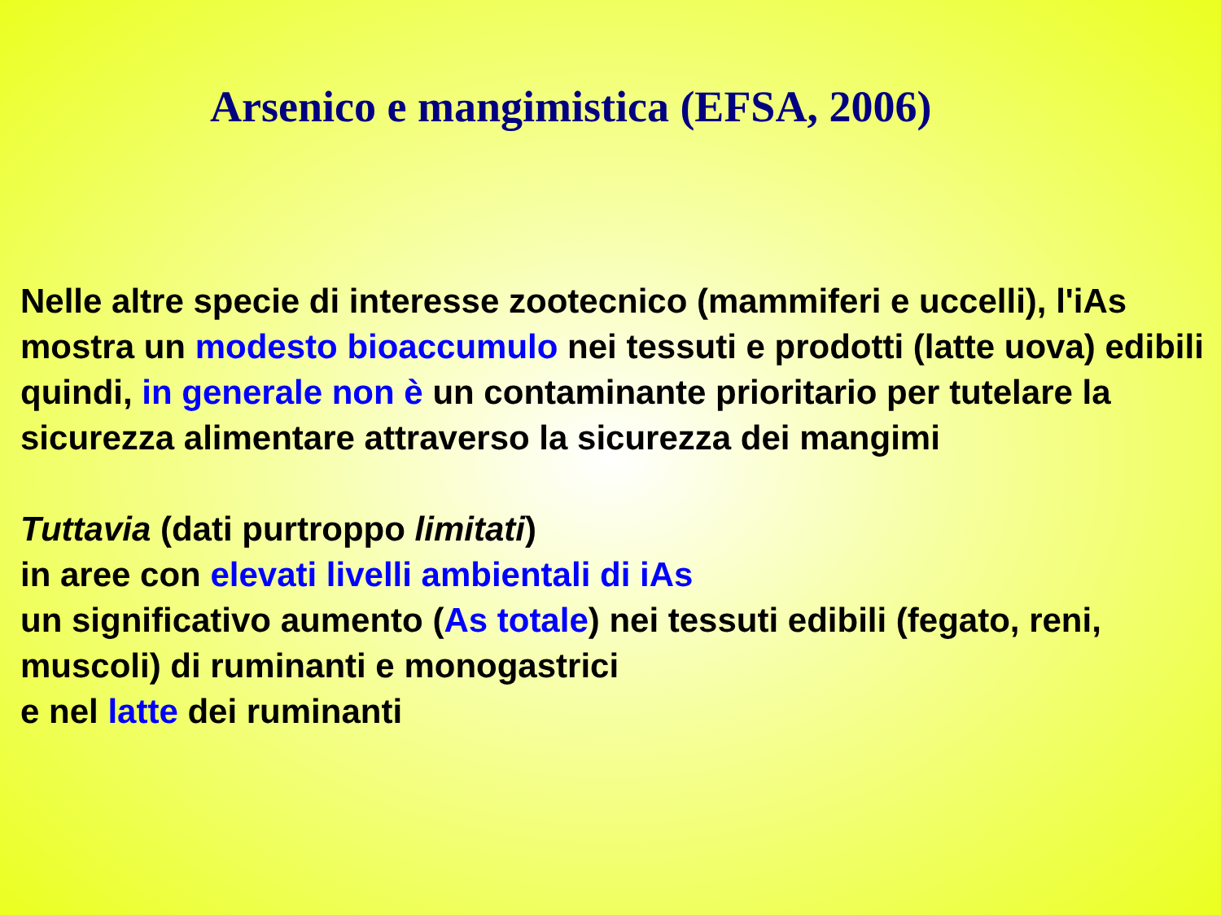Arsenico e mangimistica (EFSA, 2006)
Nelle altre specie di interesse zootecnico (mammiferi e uccelli), l'iAs mostra un modesto bioaccumulo nei tessuti e prodotti (latte uova) edibili
quindi, in generale non è un contaminante prioritario per tutelare la sicurezza alimentare attraverso la sicurezza dei mangimi
Tuttavia (dati purtroppo limitati)
in aree con elevati livelli ambientali di iAs
un significativo aumento (As totale) nei tessuti edibili (fegato, reni, muscoli) di ruminanti e monogastrici
e nel latte dei ruminanti